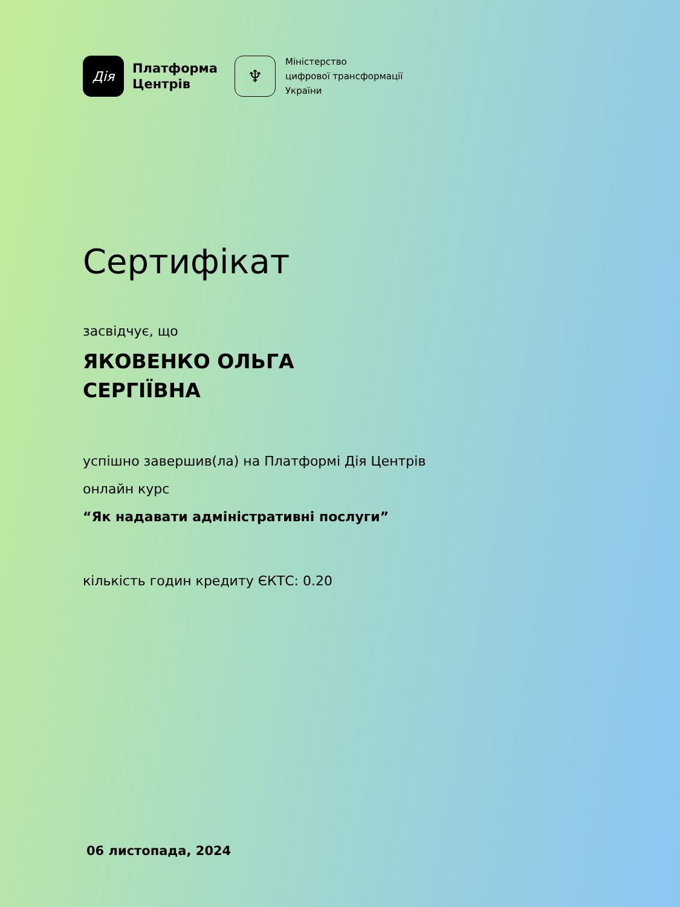Дія
Платформа
Центрів
♆
Міністерство
цифрової трансформації
України
Сертифікат
засвідчує, що
ЯКОВЕНКО ОЛЬГА
СЕРГІЇВНА
успішно завершив(ла) на Платформі Дія Центрів
онлайн курс
“Як надавати адміністративні послуги”
кількість годин кредиту ЄКТС: 0.20
06 листопада, 2024